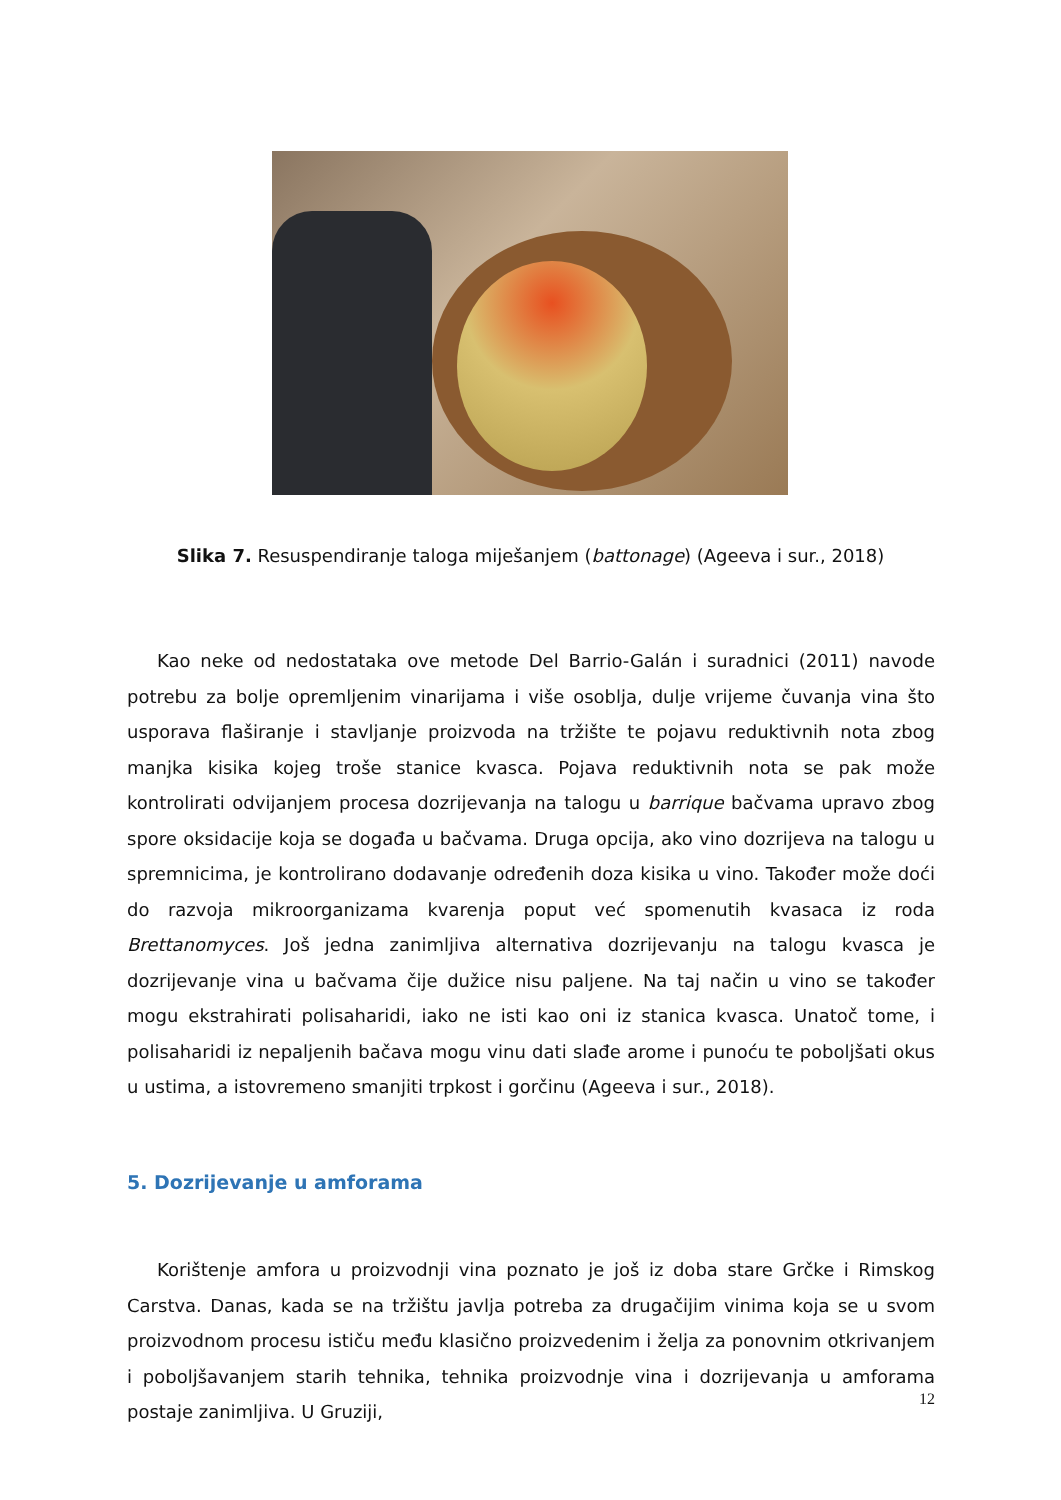Slika 7. Resuspendiranje taloga miješanjem (battonage) (Ageeva i sur., 2018)
Kao neke od nedostataka ove metode Del Barrio-Galán i suradnici (2011) navode potrebu za bolje opremljenim vinarijama i više osoblja, dulje vrijeme čuvanja vina što usporava flaširanje i stavljanje proizvoda na tržište te pojavu reduktivnih nota zbog manjka kisika kojeg troše stanice kvasca. Pojava reduktivnih nota se pak može kontrolirati odvijanjem procesa dozrijevanja na talogu u barrique bačvama upravo zbog spore oksidacije koja se događa u bačvama. Druga opcija, ako vino dozrijeva na talogu u spremnicima, je kontrolirano dodavanje određenih doza kisika u vino. Također može doći do razvoja mikroorganizama kvarenja poput već spomenutih kvasaca iz roda Brettanomyces. Još jedna zanimljiva alternativa dozrijevanju na talogu kvasca je dozrijevanje vina u bačvama čije dužice nisu paljene. Na taj način u vino se također mogu ekstrahirati polisaharidi, iako ne isti kao oni iz stanica kvasca. Unatoč tome, i polisaharidi iz nepaljenih bačava mogu vinu dati slađe arome i punoću te poboljšati okus u ustima, a istovremeno smanjiti trpkost i gorčinu (Ageeva i sur., 2018).
5. Dozrijevanje u amforama
Korištenje amfora u proizvodnji vina poznato je još iz doba stare Grčke i Rimskog Carstva. Danas, kada se na tržištu javlja potreba za drugačijim vinima koja se u svom proizvodnom procesu ističu među klasično proizvedenim i želja za ponovnim otkrivanjem i poboljšavanjem starih tehnika, tehnika proizvodnje vina i dozrijevanja u amforama postaje zanimljiva. U Gruziji,
12